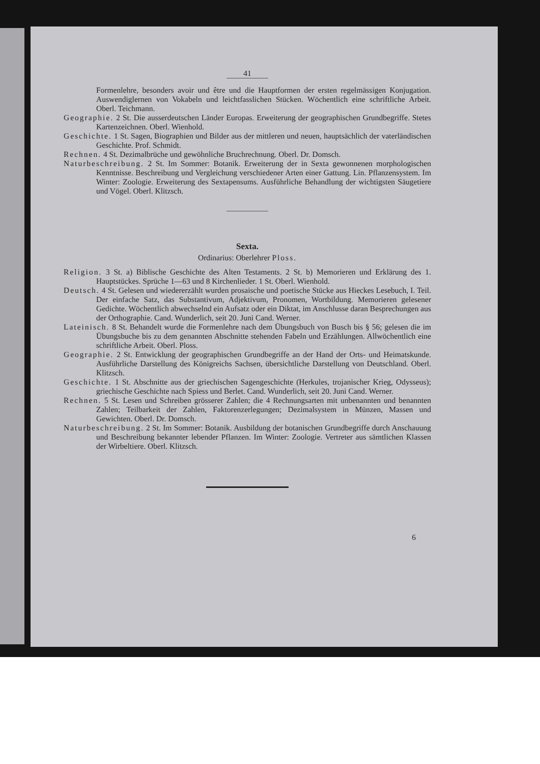41
Formenlehre, besonders avoir und être und die Hauptformen der ersten regelmässigen Konjugation. Auswendiglernen von Vokabeln und leichtfasslichen Stücken. Wöchentlich eine schriftliche Arbeit. Oberl. Teichmann.
Geographie. 2 St. Die ausserdeutschen Länder Europas. Erweiterung der geographischen Grundbegriffe. Stetes Kartenzeichnen. Oberl. Wienhold.
Geschichte. 1 St. Sagen, Biographien und Bilder aus der mittleren und neuen, hauptsächlich der vaterländischen Geschichte. Prof. Schmidt.
Rechnen. 4 St. Dezimalbrüche und gewöhnliche Bruchrechnung. Oberl. Dr. Domsch.
Naturbeschreibung. 2 St. Im Sommer: Botanik. Erweiterung der in Sexta gewonnenen morphologischen Kenntnisse. Beschreibung und Vergleichung verschiedener Arten einer Gattung. Lin. Pflanzensystem. Im Winter: Zoologie. Erweiterung des Sextapensums. Ausführliche Behandlung der wichtigsten Säugetiere und Vögel. Oberl. Klitzsch.
Sexta.
Ordinarius: Oberlehrer Ploss.
Religion. 3 St. a) Biblische Geschichte des Alten Testaments. 2 St. b) Memorieren und Erklärung des 1. Hauptstückes. Sprüche 1—63 und 8 Kirchenlieder. 1 St. Oberl. Wienhold.
Deutsch. 4 St. Gelesen und wiedererzählt wurden prosaische und poetische Stücke aus Hieckes Lesebuch, I. Teil. Der einfache Satz, das Substantivum, Adjektivum, Pronomen, Wortbildung. Memorieren gelesener Gedichte. Wöchentlich abwechselnd ein Aufsatz oder ein Diktat, im Anschlusse daran Besprechungen aus der Orthographie. Cand. Wunderlich, seit 20. Juni Cand. Werner.
Lateinisch. 8 St. Behandelt wurde die Formenlehre nach dem Übungsbuch von Busch bis § 56; gelesen die im Übungsbuche bis zu dem genannten Abschnitte stehenden Fabeln und Erzählungen. Allwöchentlich eine schriftliche Arbeit. Oberl. Ploss.
Geographie. 2 St. Entwicklung der geographischen Grundbegriffe an der Hand der Orts- und Heimatskunde. Ausführliche Darstellung des Königreichs Sachsen, übersichtliche Darstellung von Deutschland. Oberl. Klitzsch.
Geschichte. 1 St. Abschnitte aus der griechischen Sagengeschichte (Herkules, trojanischer Krieg, Odysseus); griechische Geschichte nach Spiess und Berlet. Cand. Wunderlich, seit 20. Juni Cand. Werner.
Rechnen. 5 St. Lesen und Schreiben grösserer Zahlen; die 4 Rechnungsarten mit unbenannten und benannten Zahlen; Teilbarkeit der Zahlen, Faktorenzerlegungen; Dezimalsystem in Münzen, Massen und Gewichten. Oberl. Dr. Domsch.
Naturbeschreibung. 2 St. Im Sommer: Botanik. Ausbildung der botanischen Grundbegriffe durch Anschauung und Beschreibung bekannter lebender Pflanzen. Im Winter: Zoologie. Vertreter aus sämtlichen Klassen der Wirbeltiere. Oberl. Klitzsch.
6